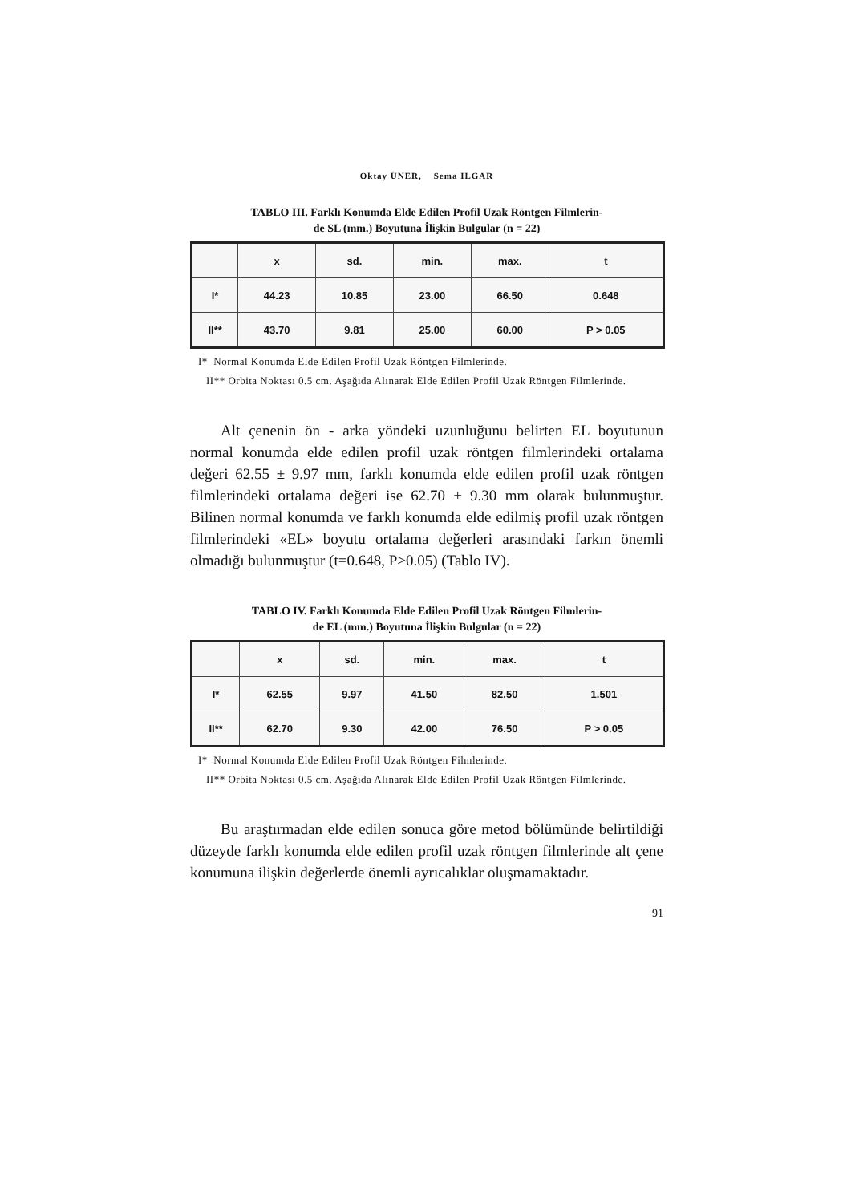Oktay ÜNER, Sema ILGAR
TABLO III. Farklı Konumda Elde Edilen Profil Uzak Röntgen Filmlerin-
de SL (mm.) Boyutuna İlişkin Bulgular (n = 22)
| | x | sd. | min. | max. | t |
| --- | --- | --- | --- | --- | --- |
| I* | 44.23 | 10.85 | 23.00 | 66.50 | 0.648 |
| II** | 43.70 | 9.81 | 25.00 | 60.00 | P > 0.05 |
I* Normal Konumda Elde Edilen Profil Uzak Röntgen Filmlerinde.
II** Orbita Noktası 0.5 cm. Aşağıda Alınarak Elde Edilen Profil Uzak Röntgen Filmlerinde.
Alt çenenin ön - arka yöndeki uzunluğunu belirten EL boyutunun normal konumda elde edilen profil uzak röntgen filmlerindeki ortalama değeri 62.55 ± 9.97 mm, farklı konumda elde edilen profil uzak röntgen filmlerindeki ortalama değeri ise 62.70 ± 9.30 mm olarak bulunmuştur. Bilinen normal konumda ve farklı konumda elde edilmiş profil uzak röntgen filmlerindeki «EL» boyutu ortalama değerleri arasındaki farkın önemli olmadığı bulunmuştur (t=0.648, P>0.05) (Tablo IV).
TABLO IV. Farklı Konumda Elde Edilen Profil Uzak Röntgen Filmlerin-
de EL (mm.) Boyutuna İlişkin Bulgular (n = 22)
| | x | sd. | min. | max. | t |
| --- | --- | --- | --- | --- | --- |
| I* | 62.55 | 9.97 | 41.50 | 82.50 | 1.501 |
| II** | 62.70 | 9.30 | 42.00 | 76.50 | P > 0.05 |
I* Normal Konumda Elde Edilen Profil Uzak Röntgen Filmlerinde.
II** Orbita Noktası 0.5 cm. Aşağıda Alınarak Elde Edilen Profil Uzak Röntgen Filmlerinde.
Bu araştırmadan elde edilen sonuca göre metod bölümünde belirtildiği düzeyde farklı konumda elde edilen profil uzak röntgen filmlerinde alt çene konumuna ilişkin değerlerde önemli ayrıcalıklar oluşmamaktadır.
91